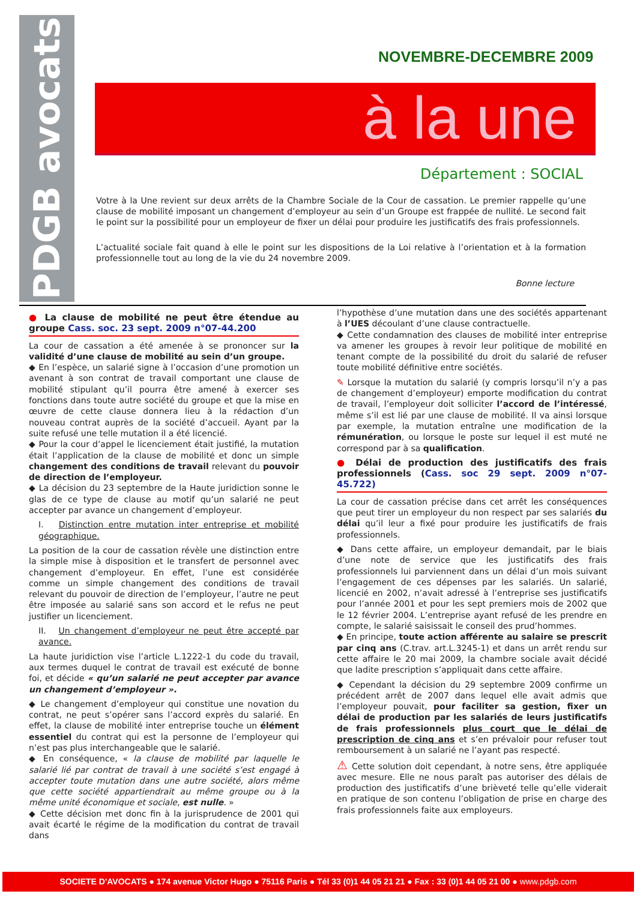PDGB avocats
NOVEMBRE-DECEMBRE 2009
à la une
Département : SOCIAL
Votre à la Une revient sur deux arrêts de la Chambre Sociale de la Cour de cassation. Le premier rappelle qu’une clause de mobilité imposant un changement d’employeur au sein d’un Groupe est frappée de nullité. Le second fait le point sur la possibilité pour un employeur de fixer un délai pour produire les justificatifs des frais professionnels.
L’actualité sociale fait quand à elle le point sur les dispositions de la Loi relative à l’orientation et à la formation professionnelle tout au long de la vie du 24 novembre 2009.
Bonne lecture
● La clause de mobilité ne peut être étendue au groupe Cass. soc. 23 sept. 2009 n°07-44.200
La cour de cassation a été amenée à se prononcer sur la validité d’une clause de mobilité au sein d’un groupe.
◆ En l’espèce, un salarié signe à l’occasion d’une promotion un avenant à son contrat de travail comportant une clause de mobilité stipulant qu’il pourra être amené à exercer ses fonctions dans toute autre société du groupe et que la mise en œuvre de cette clause donnera lieu à la rédaction d’un nouveau contrat auprès de la société d’accueil. Ayant par la suite refusé une telle mutation il a été licencié.
◆ Pour la cour d’appel le licenciement était justifié, la mutation était l’application de la clause de mobilité et donc un simple changement des conditions de travail relevant du pouvoir de direction de l’employeur.
◆ La décision du 23 septembre de la Haute juridiction sonne le glas de ce type de clause au motif qu’un salarié ne peut accepter par avance un changement d’employeur.
I. Distinction entre mutation inter entreprise et mobilité géographique.
La position de la cour de cassation révèle une distinction entre la simple mise à disposition et le transfert de personnel avec changement d’employeur. En effet, l’une est considérée comme un simple changement des conditions de travail relevant du pouvoir de direction de l’employeur, l’autre ne peut être imposée au salarié sans son accord et le refus ne peut justifier un licenciement.
II. Un changement d’employeur ne peut être accepté par avance.
La haute juridiction vise l’article L.1222-1 du code du travail, aux termes duquel le contrat de travail est exécuté de bonne foi, et décide « qu’un salarié ne peut accepter par avance un changement d’employeur ».
◆ Le changement d’employeur qui constitue une novation du contrat, ne peut s’opérer sans l’accord exprès du salarié. En effet, la clause de mobilité inter entreprise touche un élément essentiel du contrat qui est la personne de l’employeur qui n’est pas plus interchangeable que le salarié.
◆ En conséquence, « la clause de mobilité par laquelle le salarié lié par contrat de travail à une société s’est engagé à accepter toute mutation dans une autre société, alors même que cette société appartiendrait au même groupe ou à la même unité économique et sociale, est nulle. »
◆ Cette décision met donc fin à la jurisprudence de 2001 qui avait écarté le régime de la modification du contrat de travail dans
l’hypothèse d’une mutation dans une des sociétés appartenant à l’UES découlant d’une clause contractuelle.
◆ Cette condamnation des clauses de mobilité inter entreprise va amener les groupes à revoir leur politique de mobilité en tenant compte de la possibilité du droit du salarié de refuser toute mobilité définitive entre sociétés.
✎ Lorsque la mutation du salarié (y compris lorsqu’il n’y a pas de changement d’employeur) emporte modification du contrat de travail, l’employeur doit solliciter l’accord de l’intéressé, même s’il est lié par une clause de mobilité. Il va ainsi lorsque par exemple, la mutation entraîne une modification de la rémunération, ou lorsque le poste sur lequel il est muté ne correspond par à sa qualification.
● Délai de production des justificatifs des frais professionnels (Cass. soc 29 sept. 2009 n°07-45.722)
La cour de cassation précise dans cet arrêt les conséquences que peut tirer un employeur du non respect par ses salariés du délai qu’il leur a fixé pour produire les justificatifs de frais professionnels.
◆ Dans cette affaire, un employeur demandait, par le biais d’une note de service que les justificatifs des frais professionnels lui parviennent dans un délai d’un mois suivant l’engagement de ces dépenses par les salariés. Un salarié, licencié en 2002, n’avait adressé à l’entreprise ses justificatifs pour l’année 2001 et pour les sept premiers mois de 2002 que le 12 février 2004. L’entreprise ayant refusé de les prendre en compte, le salarié saisissait le conseil des prud’hommes.
◆ En principe, toute action afférente au salaire se prescrit par cinq ans (C.trav. art.L.3245-1) et dans un arrêt rendu sur cette affaire le 20 mai 2009, la chambre sociale avait décidé que ladite prescription s’appliquait dans cette affaire.
◆ Cependant la décision du 29 septembre 2009 confirme un précédent arrêt de 2007 dans lequel elle avait admis que l’employeur pouvait, pour faciliter sa gestion, fixer un délai de production par les salariés de leurs justificatifs de frais professionnels plus court que le délai de prescription de cinq ans et s’en prévaloir pour refuser tout remboursement à un salarié ne l’ayant pas respecté.
⚠ Cette solution doit cependant, à notre sens, être appliquée avec mesure. Elle ne nous paraît pas autoriser des délais de production des justificatifs d’une brièveté telle qu’elle viderait en pratique de son contenu l’obligation de prise en charge des frais professionnels faite aux employeurs.
SOCIETE D'AVOCATS ● 174 avenue Victor Hugo ● 75116 Paris ● Tél 33 (0)1 44 05 21 21 ● Fax : 33 (0)1 44 05 21 00 ● www.pdgb.com